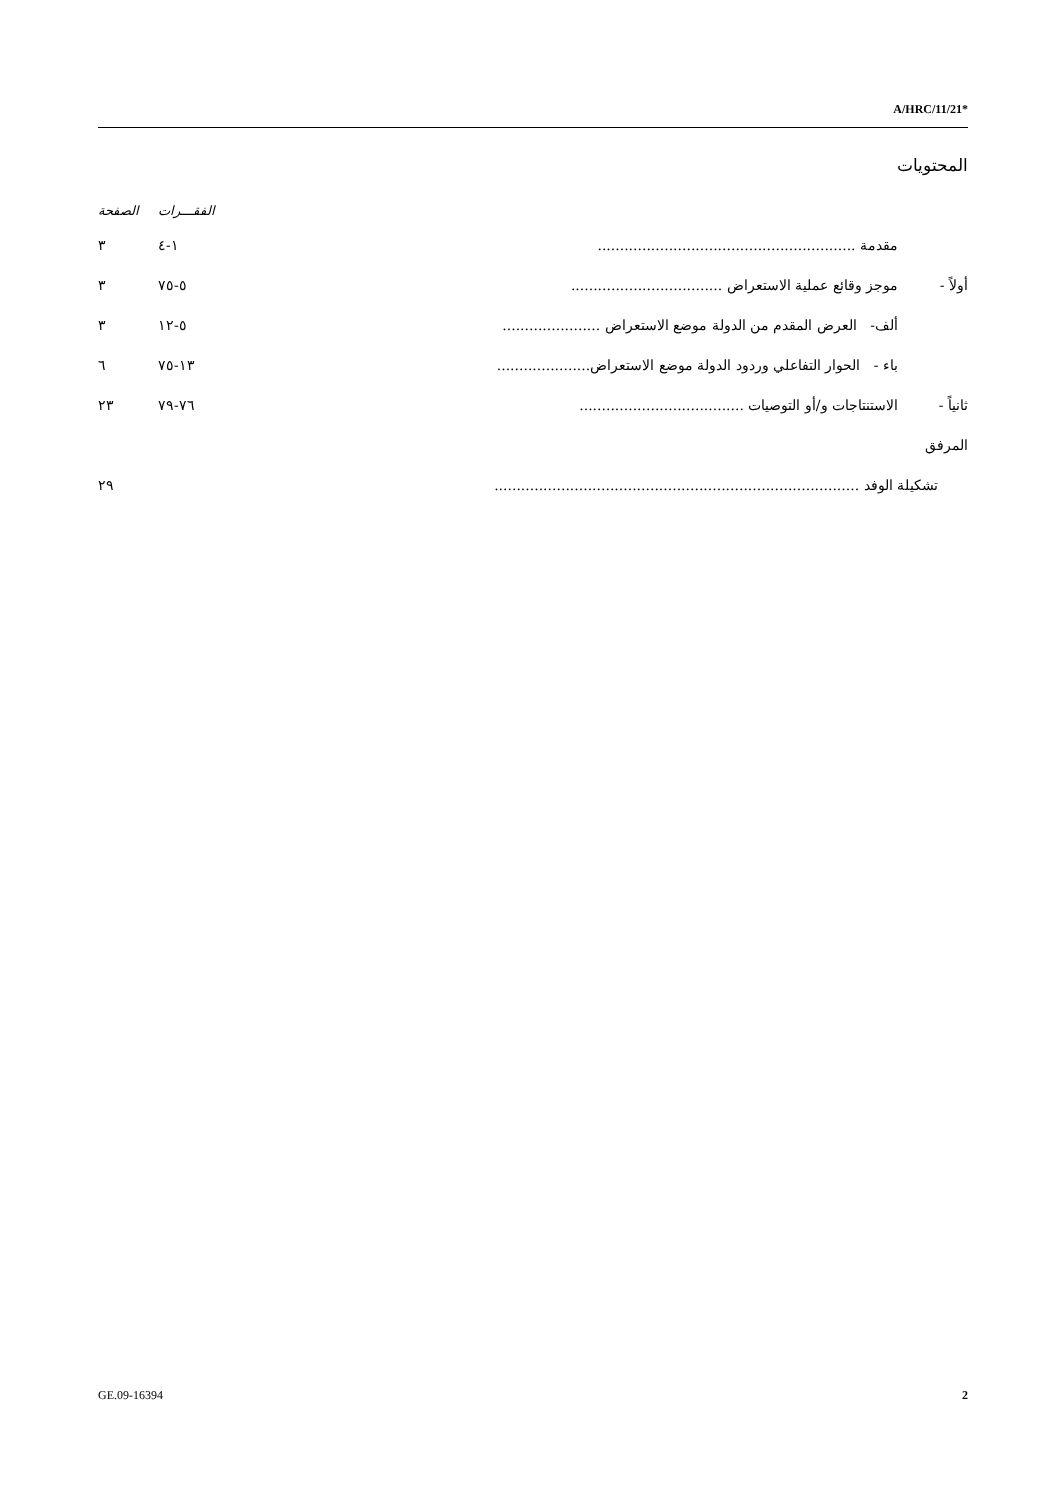A/HRC/11/21*
المحتويات
| | | | الفقـــرات | الصفحة |
| --- | --- | --- | --- | --- |
| | مقدمة .......................................................... | | ١-٤ | ٣ |
| أولاً - | موجز وقائع عملية الاستعراض .................................. | | ٥-٧٥ | ٣ |
| | ألف- العرض المقدم من الدولة موضع الاستعراض ...................... | | ٥-١٢ | ٣ |
| | باء - الحوار التفاعلي وردود الدولة موضع الاستعراض..................... | | ١٣-٧٥ | ٦ |
| ثانياً - | الاستنتاجات و/أو التوصيات ..................................... | | ٧٦-٧٩ | ٢٣ |
| المرفق | | | | |
| تشكيلة الوفد .................................................................................. | | | | ٢٩ |
GE.09-16394 2